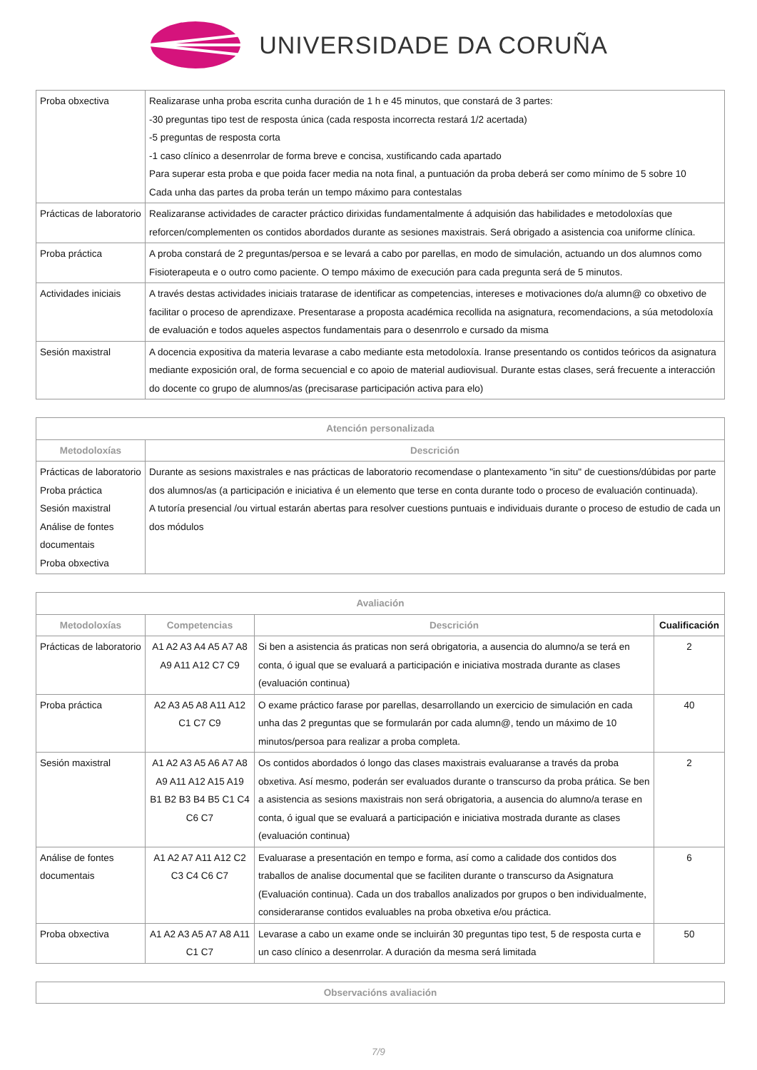UNIVERSIDADE DA CORUÑA
| Proba obxectiva | Realizarase unha proba escrita cunha duración de 1 h e 45 minutos, que constará de 3 partes: -30 preguntas tipo test de resposta única (cada resposta incorrecta restará 1/2 acertada) -5 preguntas de resposta corta -1 caso clínico a desenrrolar de forma breve e concisa, xustificando cada apartado Para superar esta proba e que poida facer media na nota final, a puntuación da proba deberá ser como mínimo de 5 sobre 10 Cada unha das partes da proba terán un tempo máximo para contestalas |
| Prácticas de laboratorio | Realizaranse actividades de caracter práctico dirixidas fundamentalmente á adquisión das habilidades e metodoloxías que reforcen/complementen os contidos abordados durante as sesiones maxistrais. Será obrigado a asistencia coa uniforme clínica. |
| Proba práctica | A proba constará de 2 preguntas/persoa e se levará a cabo por parellas, en modo de simulación, actuando un dos alumnos como Fisioterapeuta e o outro como paciente. O tempo máximo de execución para cada pregunta será de 5 minutos. |
| Actividades iniciais | A través destas actividades iniciais tratarase de identificar as competencias, intereses e motivaciones do/a alumn@ co obxetivo de facilitar o proceso de aprendizaxe. Presentarase a proposta académica recollida na asignatura, recomendacions, a súa metodoloxía de evaluación e todos aqueles aspectos fundamentais para o desenrrolo e cursado da misma |
| Sesión maxistral | A docencia expositiva da materia levarase a cabo mediante esta metodoloxía. Iranse presentando os contidos teóricos da asignatura mediante exposición oral, de forma secuencial e co apoio de material audiovisual. Durante estas clases, será frecuente a interacción do docente co grupo de alumnos/as (precisarase participación activa para elo) |
| Atención personalizada | |
| --- | --- |
| Metodoloxías | Descrición |
| Prácticas de laboratorio Proba práctica Sesión maxistral Análise de fontes documentais Proba obxectiva | Durante as sesions maxistrales e nas prácticas de laboratorio recomendase o plantexamento "in situ" de cuestions/dúbidas por parte dos alumnos/as (a participación e iniciativa é un elemento que terse en conta durante todo o proceso de evaluación continuada). A tutoría presencial /ou virtual estarán abertas para resolver cuestions puntuais e individuais durante o proceso de estudio de cada un dos módulos |
| Avaliación | | | |
| --- | --- | --- | --- |
| Metodoloxías | Competencias | Descrición | Cualificación |
| Prácticas de laboratorio | A1 A2 A3 A4 A5 A7 A8 A9 A11 A12 C7 C9 | Si ben a asistencia ás praticas non será obrigatoria, a ausencia do alumno/a se terá en conta, ó igual que se evaluará a participación e iniciativa mostrada durante as clases (evaluación continua) | 2 |
| Proba práctica | A2 A3 A5 A8 A11 A12 C1 C7 C9 | O exame práctico farase por parellas, desarrollando un exercicio de simulación en cada unha das 2 preguntas que se formularán por cada alumn@, tendo un máximo de 10 minutos/persoa para realizar a proba completa. | 40 |
| Sesión maxistral | A1 A2 A3 A5 A6 A7 A8 A9 A11 A12 A15 A19 B1 B2 B3 B4 B5 C1 C4 C6 C7 | Os contidos abordados ó longo das clases maxistrais evaluaranse a través da proba obxetiva. Así mesmo, poderán ser evaluados durante o transcurso da proba prática. Se ben a asistencia as sesions maxistrais non será obrigatoria, a ausencia do alumno/a terase en conta, ó igual que se evaluará a participación e iniciativa mostrada durante as clases (evaluación continua) | 2 |
| Análise de fontes documentais | A1 A2 A7 A11 A12 C2 C3 C4 C6 C7 | Evaluarase a presentación en tempo e forma, así como a calidade dos contidos dos traballos de analise documental que se faciliten durante o transcurso da Asignatura (Evaluación continua). Cada un dos traballos analizados por grupos o ben individualmente, consideraranse contidos evaluables na proba obxetiva e/ou práctica. | 6 |
| Proba obxectiva | A1 A2 A3 A5 A7 A8 A11 C1 C7 | Levarase a cabo un exame onde se incluirán 30 preguntas tipo test, 5 de resposta curta e un caso clínico a desenrrolar. A duración da mesma será limitada | 50 |
| Observacións avaliación |
| --- |
7/9